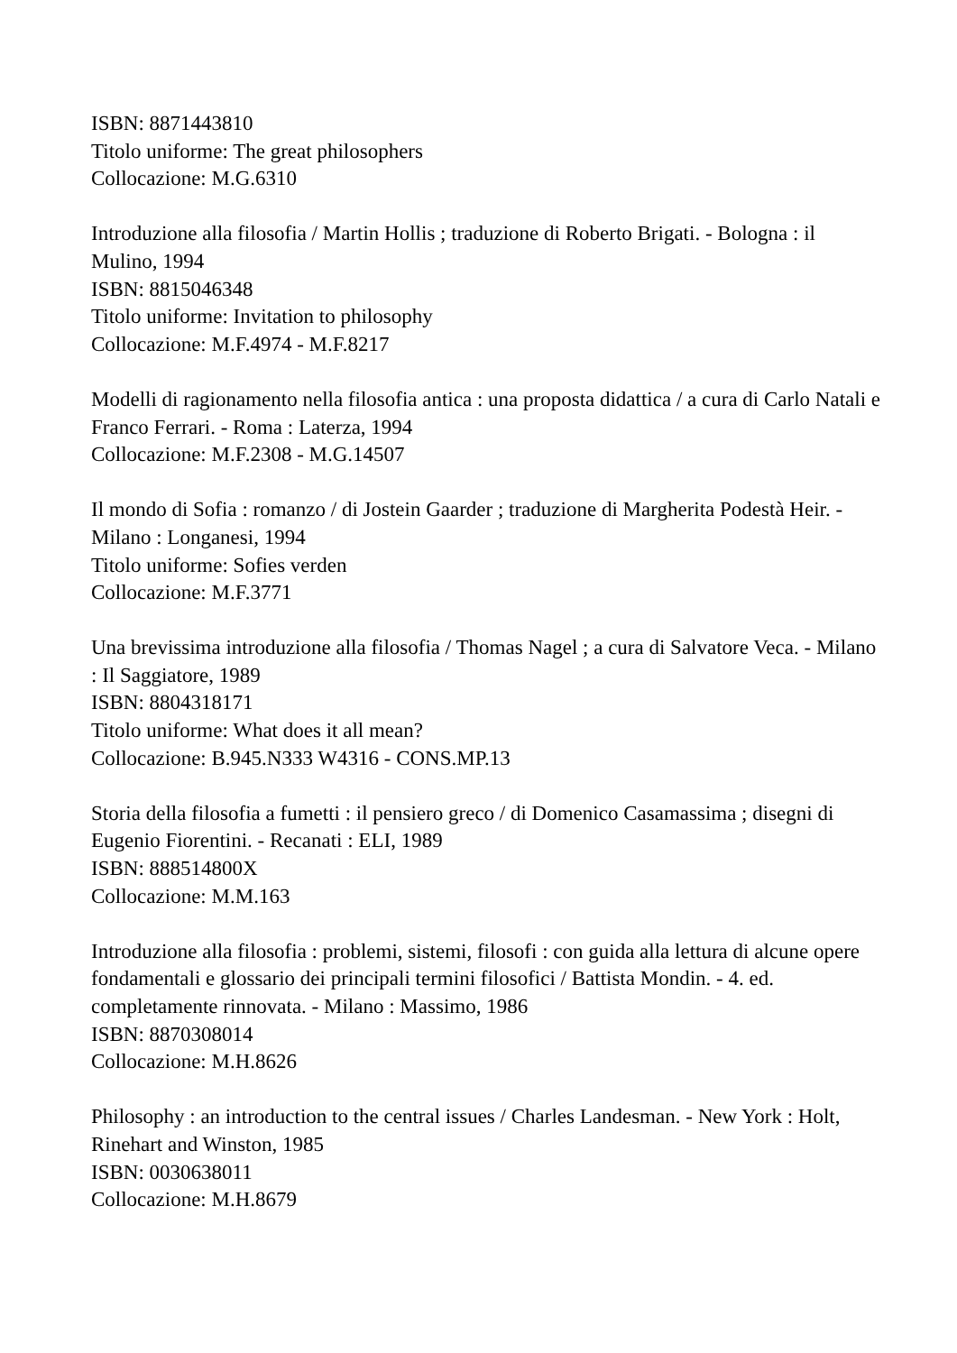ISBN: 8871443810
Titolo uniforme: The great philosophers
Collocazione: M.G.6310
Introduzione alla filosofia / Martin Hollis ; traduzione di Roberto Brigati. - Bologna : il Mulino, 1994
ISBN: 8815046348
Titolo uniforme: Invitation to philosophy
Collocazione: M.F.4974 - M.F.8217
Modelli di ragionamento nella filosofia antica : una proposta didattica / a cura di Carlo Natali e Franco Ferrari. - Roma : Laterza, 1994
Collocazione: M.F.2308 - M.G.14507
Il mondo di Sofia : romanzo / di Jostein Gaarder ; traduzione di Margherita Podestà Heir. - Milano : Longanesi, 1994
Titolo uniforme: Sofies verden
Collocazione: M.F.3771
Una brevissima introduzione alla filosofia / Thomas Nagel ; a cura di Salvatore Veca. - Milano : Il Saggiatore, 1989
ISBN: 8804318171
Titolo uniforme: What does it all mean?
Collocazione: B.945.N333 W4316 - CONS.MP.13
Storia della filosofia a fumetti : il pensiero greco / di Domenico Casamassima ; disegni di Eugenio Fiorentini. - Recanati : ELI, 1989
ISBN: 888514800X
Collocazione: M.M.163
Introduzione alla filosofia : problemi, sistemi, filosofi : con guida alla lettura di alcune opere fondamentali e glossario dei principali termini filosofici / Battista Mondin. - 4. ed. completamente rinnovata. - Milano : Massimo, 1986
ISBN: 8870308014
Collocazione: M.H.8626
Philosophy : an introduction to the central issues / Charles Landesman. - New York : Holt, Rinehart and Winston, 1985
ISBN: 0030638011
Collocazione: M.H.8679